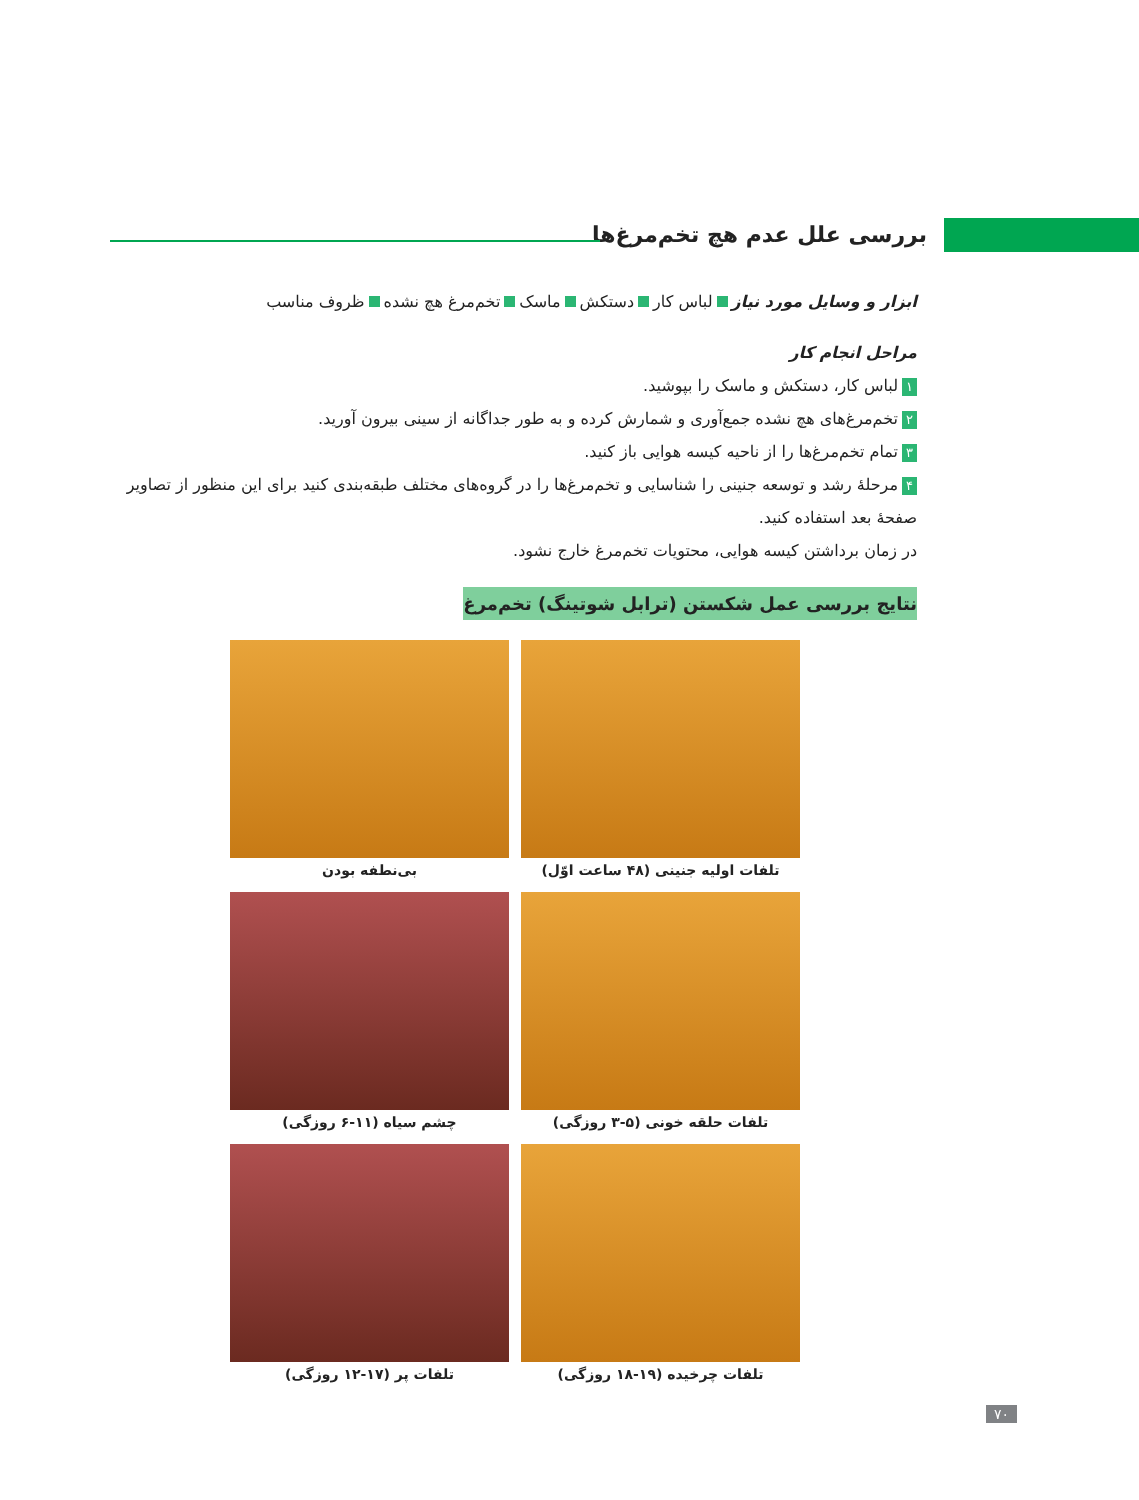بررسی علل عدم هچ تخم‌مرغ‌ها
ابزار و وسایل مورد نیاز لباس کار دستکش ماسک تخم‌مرغ هچ نشده ظروف مناسب
مراحل انجام کار
۱ لباس کار، دستکش و ماسک را بپوشید.
۲ تخم‌مرغ‌های هچ نشده جمع‌آوری و شمارش کرده و به طور جداگانه از سینی بیرون آورید.
۳ تمام تخم‌مرغ‌ها را از ناحیه کیسه هوایی باز کنید.
۴ مرحلهٔ رشد و توسعه جنینی را شناسایی و تخم‌مرغ‌ها را در گروه‌های مختلف طبقه‌بندی کنید برای این منظور از تصاویر صفحهٔ بعد استفاده کنید.
در زمان برداشتن کیسه هوایی، محتویات تخم‌مرغ خارج نشود.
نتایج بررسی عمل شکستن (ترابل شوتینگ) تخم‌مرغ
تلفات اولیه جنینی (۴۸ ساعت اوّل)
بی‌نطفه بودن
تلفات حلقه خونی (۵-۳ روزگی)
چشم سیاه (۱۱-۶ روزگی)
تلفات چرخیده (۱۹-۱۸ روزگی)
تلفات پر (۱۷-۱۲ روزگی)
۷۰